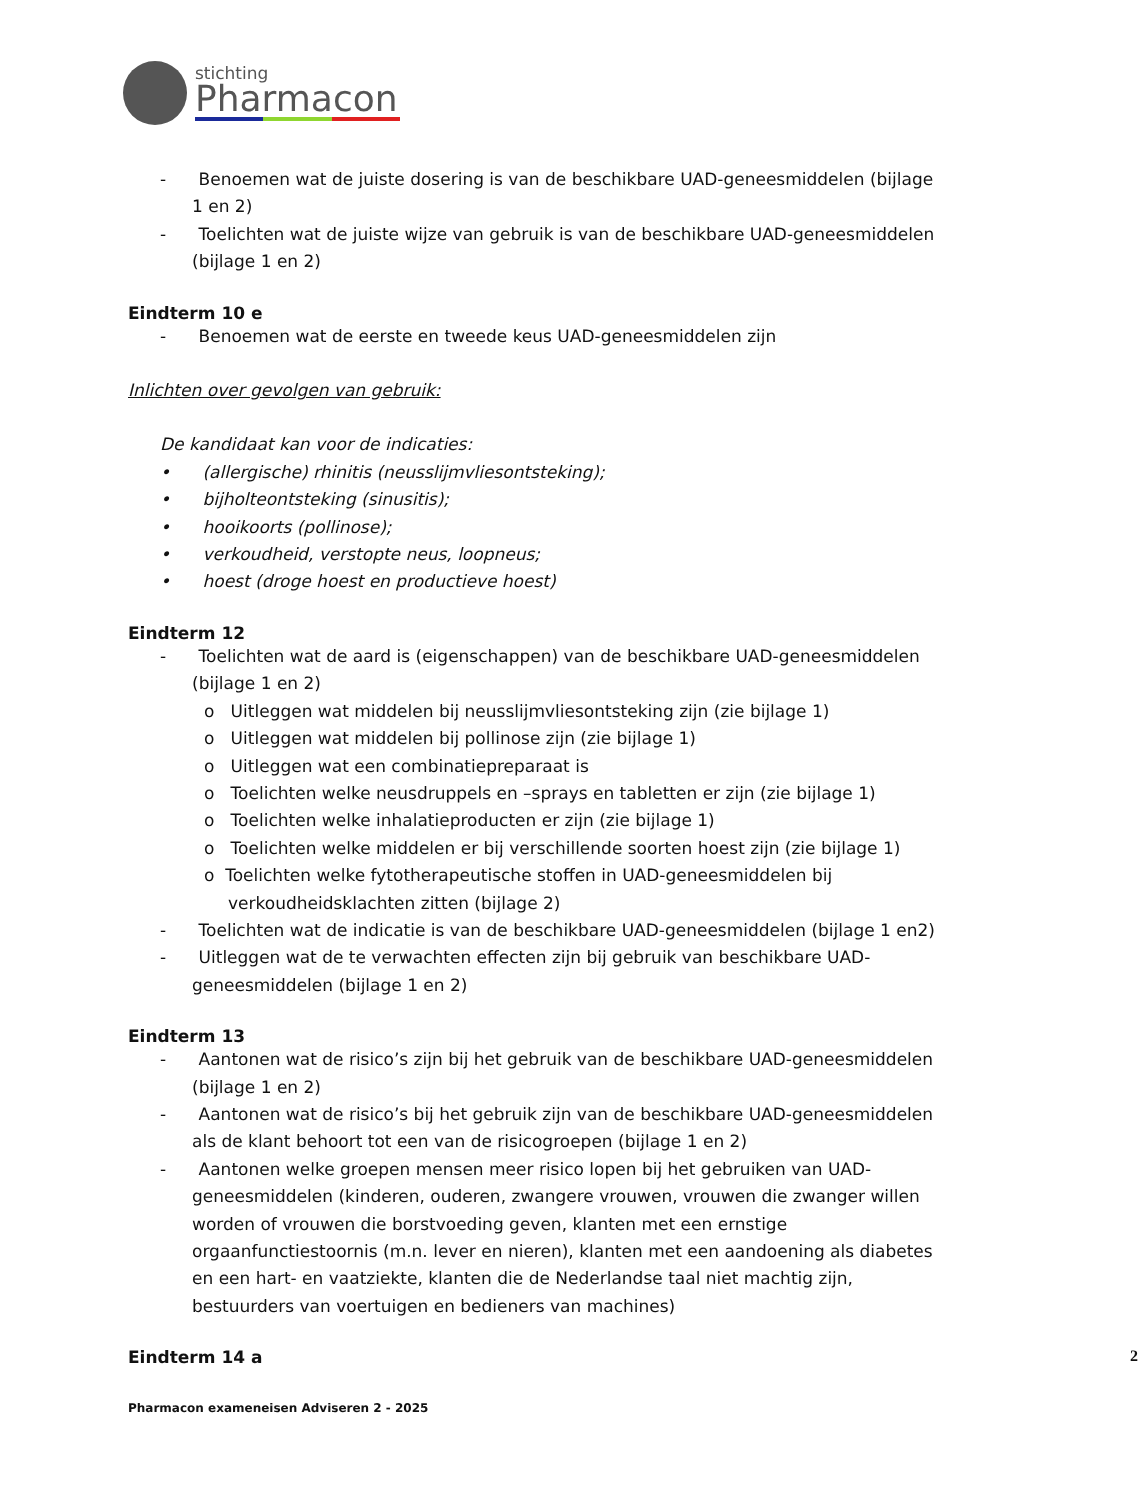stichting
Pharmacon
- Benoemen wat de juiste dosering is van de beschikbare UAD-geneesmiddelen (bijlage 1 en 2)
- Toelichten wat de juiste wijze van gebruik is van de beschikbare UAD-geneesmiddelen (bijlage 1 en 2)
Eindterm 10 e
- Benoemen wat de eerste en tweede keus UAD-geneesmiddelen zijn
Inlichten over gevolgen van gebruik:
De kandidaat kan voor de indicaties:
• (allergische) rhinitis (neusslijmvliesontsteking);
• bijholteontsteking (sinusitis);
• hooikoorts (pollinose);
• verkoudheid, verstopte neus, loopneus;
• hoest (droge hoest en productieve hoest)
Eindterm 12
- Toelichten wat de aard is (eigenschappen) van de beschikbare UAD-geneesmiddelen (bijlage 1 en 2)
o Uitleggen wat middelen bij neusslijmvliesontsteking zijn (zie bijlage 1)
o Uitleggen wat middelen bij pollinose zijn (zie bijlage 1)
o Uitleggen wat een combinatiepreparaat is
o Toelichten welke neusdruppels en –sprays en tabletten er zijn (zie bijlage 1)
o Toelichten welke inhalatieproducten er zijn (zie bijlage 1)
o Toelichten welke middelen er bij verschillende soorten hoest zijn (zie bijlage 1)
o Toelichten welke fytotherapeutische stoffen in UAD-geneesmiddelen bij verkoudheidsklachten zitten (bijlage 2)
- Toelichten wat de indicatie is van de beschikbare UAD-geneesmiddelen (bijlage 1 en2)
- Uitleggen wat de te verwachten effecten zijn bij gebruik van beschikbare UAD-geneesmiddelen (bijlage 1 en 2)
Eindterm 13
- Aantonen wat de risico’s zijn bij het gebruik van de beschikbare UAD-geneesmiddelen (bijlage 1 en 2)
- Aantonen wat de risico’s bij het gebruik zijn van de beschikbare UAD-geneesmiddelen als de klant behoort tot een van de risicogroepen (bijlage 1 en 2)
- Aantonen welke groepen mensen meer risico lopen bij het gebruiken van UAD-geneesmiddelen (kinderen, ouderen, zwangere vrouwen, vrouwen die zwanger willen worden of vrouwen die borstvoeding geven, klanten met een ernstige orgaanfunctiestoornis (m.n. lever en nieren), klanten met een aandoening als diabetes en een hart- en vaatziekte, klanten die de Nederlandse taal niet machtig zijn, bestuurders van voertuigen en bedieners van machines)
Eindterm 14 a 2
Pharmacon exameneisen Adviseren 2 - 2025